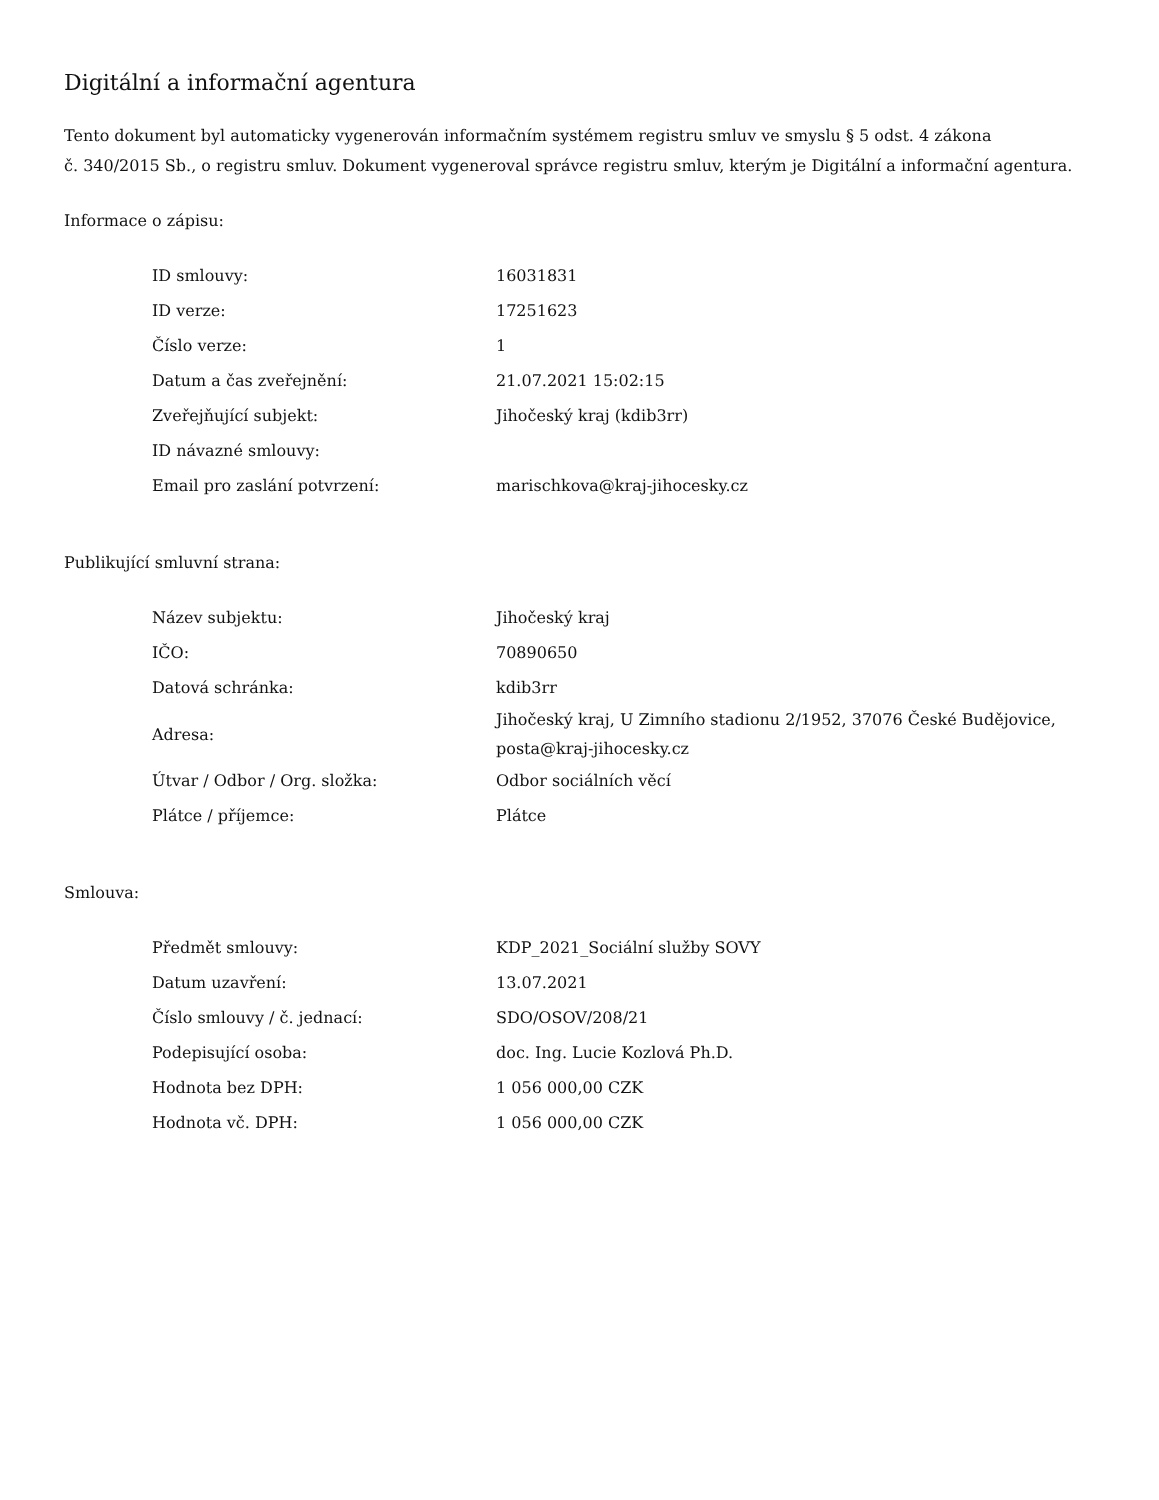Digitální a informační agentura
Tento dokument byl automaticky vygenerován informačním systémem registru smluv ve smyslu § 5 odst. 4 zákona
č. 340/2015 Sb., o registru smluv. Dokument vygeneroval správce registru smluv, kterým je Digitální a informační agentura.
Informace o zápisu:
| ID smlouvy: | 16031831 |
| ID verze: | 17251623 |
| Číslo verze: | 1 |
| Datum a čas zveřejnění: | 21.07.2021 15:02:15 |
| Zveřejňující subjekt: | Jihočeský kraj (kdib3rr) |
| ID návazné smlouvy: | |
| Email pro zaslání potvrzení: | marischkova@kraj-jihocesky.cz |
Publikující smluvní strana:
| Název subjektu: | Jihočeský kraj |
| IČO: | 70890650 |
| Datová schránka: | kdib3rr |
| Adresa: | Jihočeský kraj, U Zimního stadionu 2/1952, 37076 České Budějovice, posta@kraj-jihocesky.cz |
| Útvar / Odbor / Org. složka: | Odbor sociálních věcí |
| Plátce / příjemce: | Plátce |
Smlouva:
| Předmět smlouvy: | KDP_2021_Sociální služby SOVY |
| Datum uzavření: | 13.07.2021 |
| Číslo smlouvy / č. jednací: | SDO/OSOV/208/21 |
| Podepisující osoba: | doc. Ing. Lucie Kozlová Ph.D. |
| Hodnota bez DPH: | 1 056 000,00 CZK |
| Hodnota vč. DPH: | 1 056 000,00 CZK |